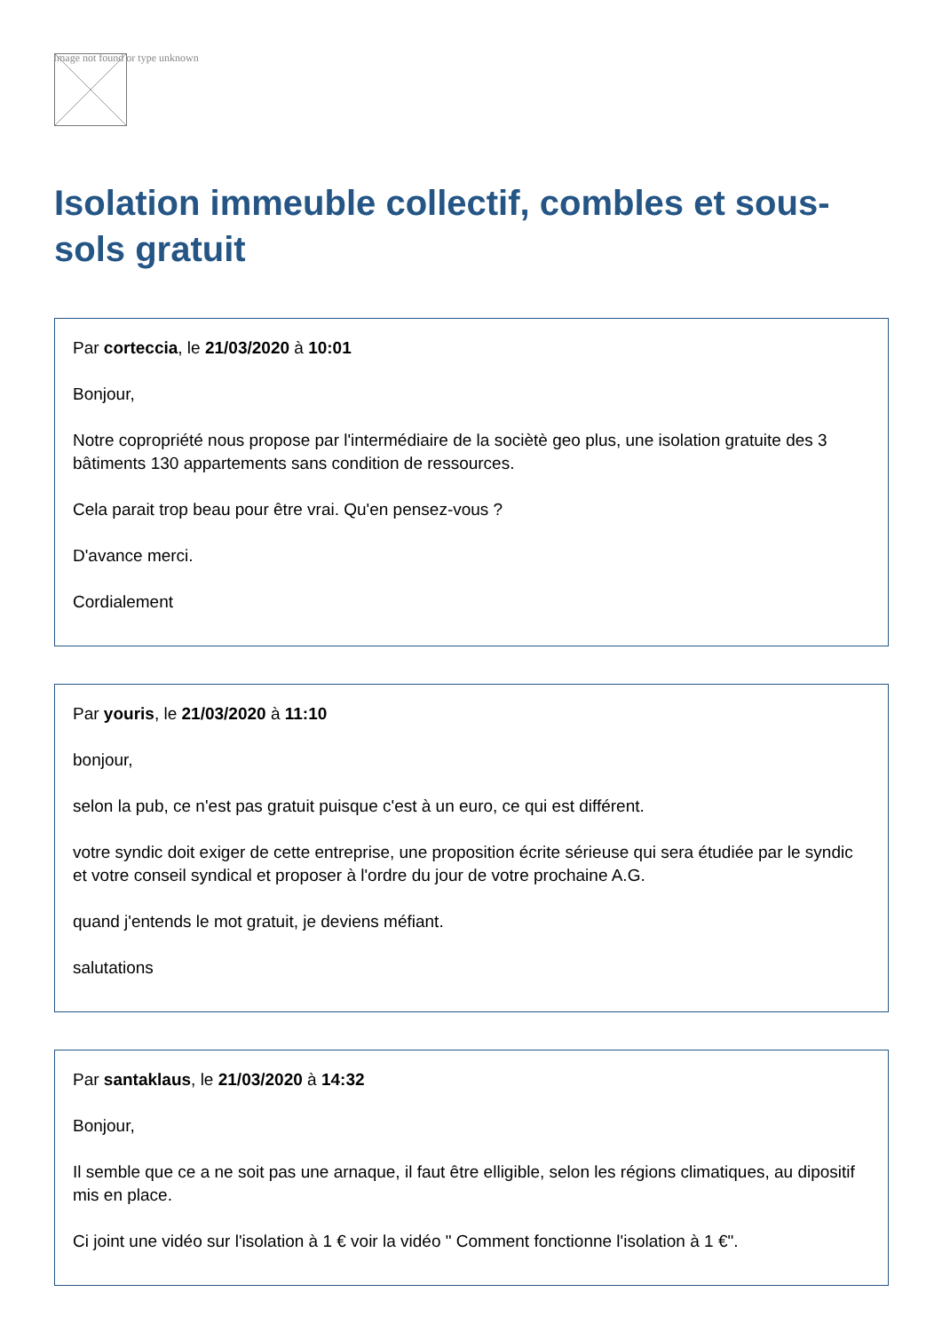Image not found or type unknown
Isolation immeuble collectif, combles et sous-sols gratuit
Par corteccia, le 21/03/2020 à 10:01
Bonjour,
Notre copropriété nous propose par l'intermédiaire de la sociètè geo plus, une isolation gratuite des 3 bâtiments 130 appartements sans condition de ressources.
Cela parait trop beau pour être vrai. Qu'en pensez-vous ?
D'avance merci.
Cordialement
Par youris, le 21/03/2020 à 11:10
bonjour,
selon la pub, ce n'est pas gratuit puisque c'est à un euro, ce qui est différent.
votre syndic doit exiger de cette entreprise, une proposition écrite sérieuse qui sera étudiée par le syndic et votre conseil syndical et proposer à l'ordre du jour de votre prochaine A.G.
quand j'entends le mot gratuit, je deviens méfiant.
salutations
Par santaklaus, le 21/03/2020 à 14:32
Bonjour,
Il semble que ce a ne soit pas une arnaque, il faut être elligible, selon les régions climatiques, au dipositif mis en place.
Ci joint une vidéo sur l'isolation à 1 € voir la vidéo " Comment fonctionne l'isolation à 1 €".